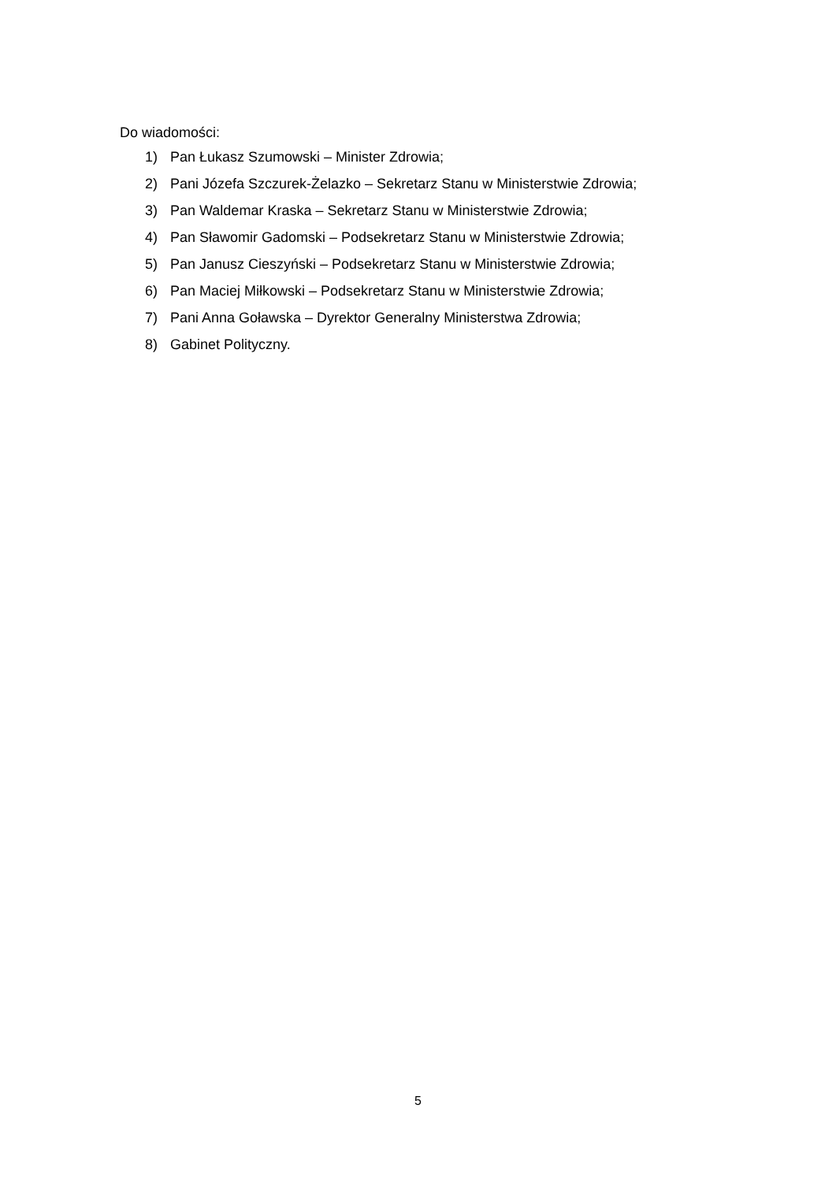Do wiadomości:
1) Pan Łukasz Szumowski – Minister Zdrowia;
2) Pani Józefa Szczurek-Żelazko – Sekretarz Stanu w Ministerstwie Zdrowia;
3) Pan Waldemar Kraska – Sekretarz Stanu w Ministerstwie Zdrowia;
4) Pan Sławomir Gadomski – Podsekretarz Stanu w Ministerstwie Zdrowia;
5) Pan Janusz Cieszyński – Podsekretarz Stanu w Ministerstwie Zdrowia;
6) Pan Maciej Miłkowski – Podsekretarz Stanu w Ministerstwie Zdrowia;
7) Pani Anna Goławska – Dyrektor Generalny Ministerstwa Zdrowia;
8) Gabinet Polityczny.
5